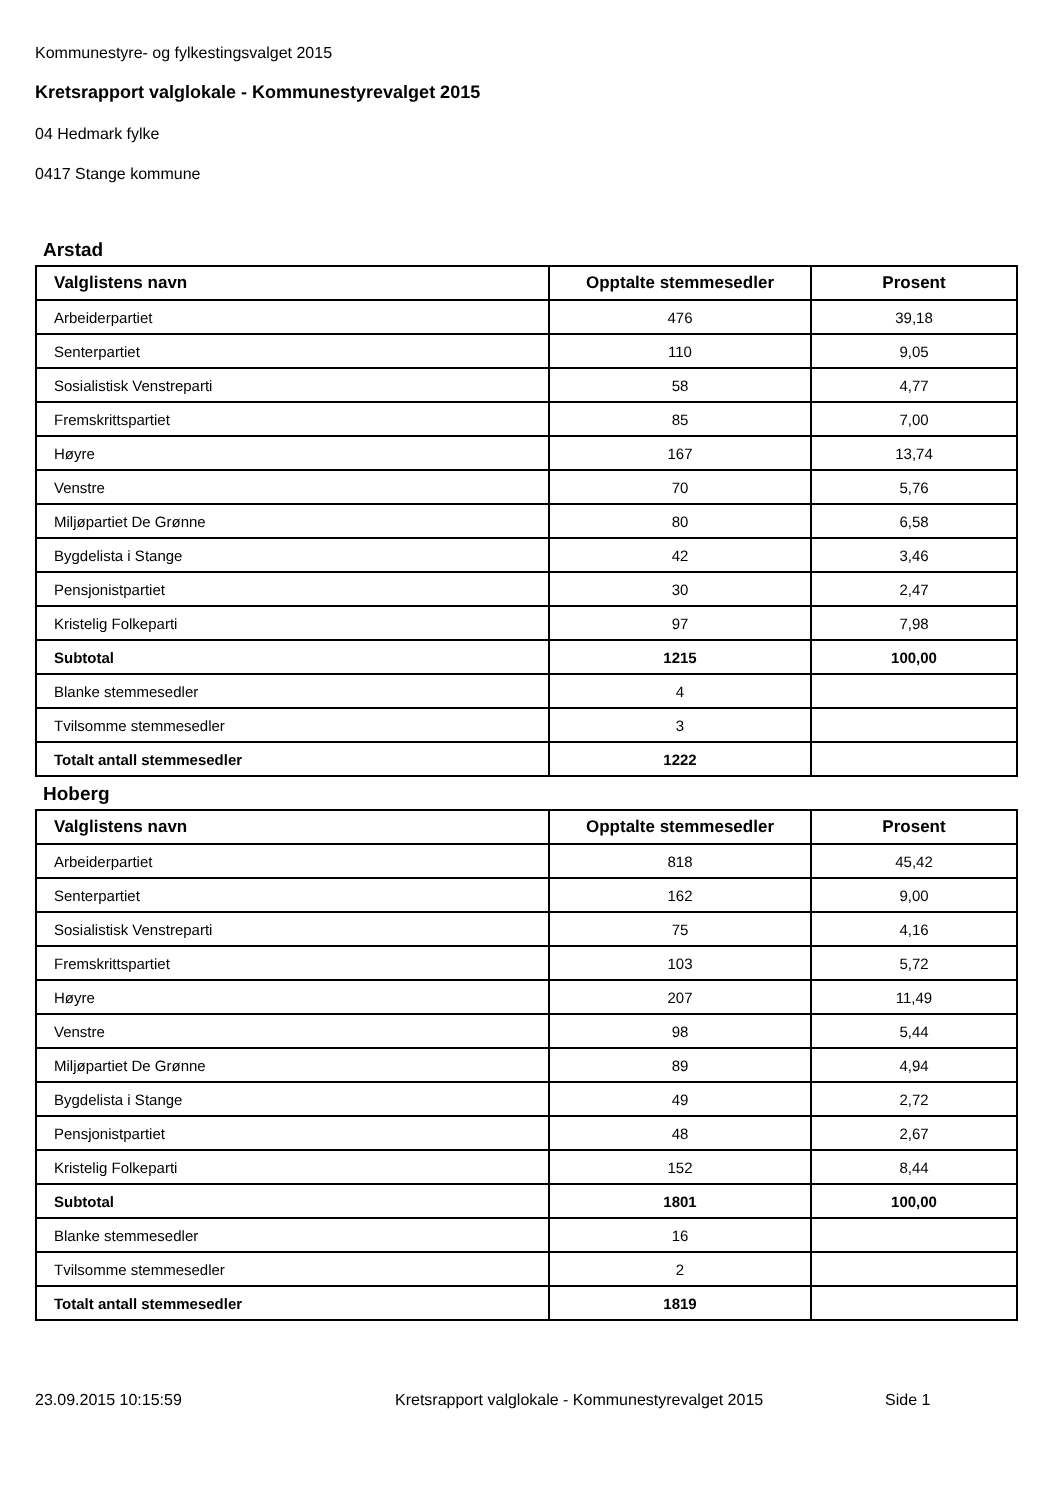Kommunestyre- og fylkestingsvalget 2015
Kretsrapport valglokale - Kommunestyrevalget 2015
04 Hedmark fylke
0417 Stange kommune
Arstad
| Valglistens navn | Opptalte stemmesedler | Prosent |
| --- | --- | --- |
| Arbeiderpartiet | 476 | 39,18 |
| Senterpartiet | 110 | 9,05 |
| Sosialistisk Venstreparti | 58 | 4,77 |
| Fremskrittspartiet | 85 | 7,00 |
| Høyre | 167 | 13,74 |
| Venstre | 70 | 5,76 |
| Miljøpartiet De Grønne | 80 | 6,58 |
| Bygdelista i Stange | 42 | 3,46 |
| Pensjonistpartiet | 30 | 2,47 |
| Kristelig Folkeparti | 97 | 7,98 |
| Subtotal | 1215 | 100,00 |
| Blanke stemmesedler | 4 | |
| Tvilsomme stemmesedler | 3 | |
| Totalt antall stemmesedler | 1222 | |
Hoberg
| Valglistens navn | Opptalte stemmesedler | Prosent |
| --- | --- | --- |
| Arbeiderpartiet | 818 | 45,42 |
| Senterpartiet | 162 | 9,00 |
| Sosialistisk Venstreparti | 75 | 4,16 |
| Fremskrittspartiet | 103 | 5,72 |
| Høyre | 207 | 11,49 |
| Venstre | 98 | 5,44 |
| Miljøpartiet De Grønne | 89 | 4,94 |
| Bygdelista i Stange | 49 | 2,72 |
| Pensjonistpartiet | 48 | 2,67 |
| Kristelig Folkeparti | 152 | 8,44 |
| Subtotal | 1801 | 100,00 |
| Blanke stemmesedler | 16 | |
| Tvilsomme stemmesedler | 2 | |
| Totalt antall stemmesedler | 1819 | |
23.09.2015 10:15:59 Kretsrapport valglokale - Kommunestyrevalget 2015 Side 1